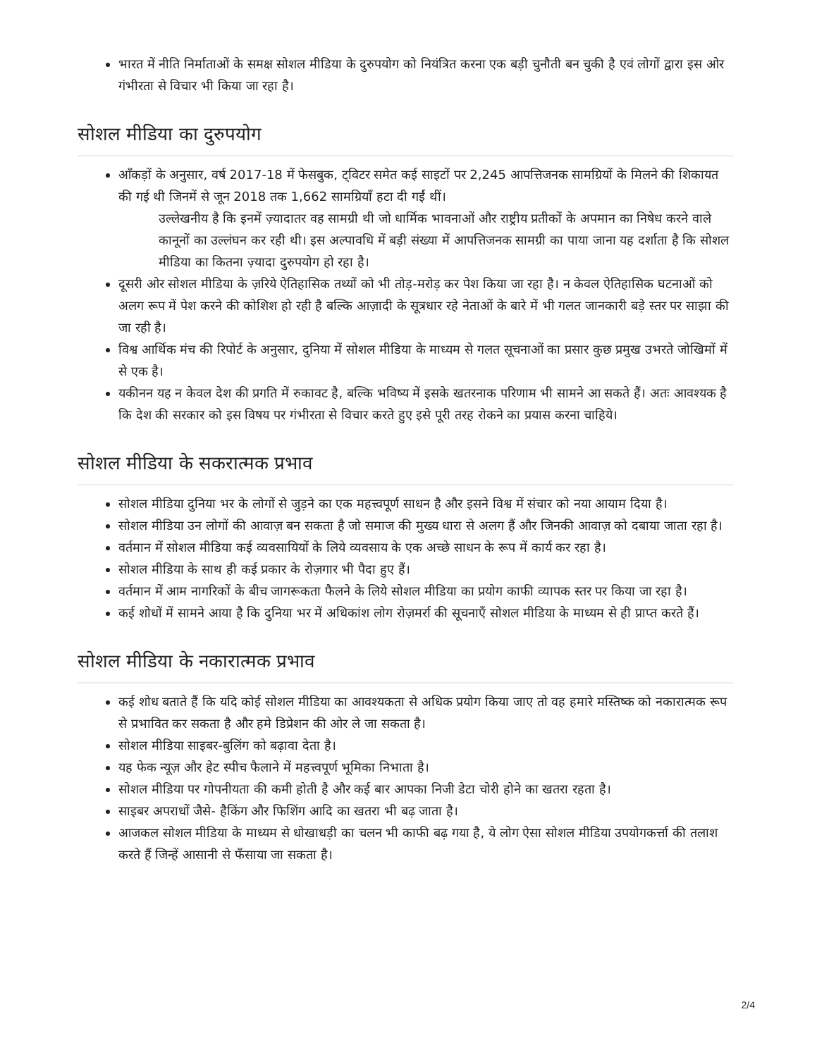भारत में नीति निर्माताओं के समक्ष सोशल मीडिया के दुरुपयोग को नियंत्रित करना एक बड़ी चुनौती बन चुकी है एवं लोगों द्वारा इस ओर गंभीरता से विचार भी किया जा रहा है।
सोशल मीडिया का दुरुपयोग
आँकड़ों के अनुसार, वर्ष 2017-18 में फेसबुक, ट्विटर समेत कई साइटों पर 2,245 आपत्तिजनक सामग्रियों के मिलने की शिकायत की गई थी जिनमें से जून 2018 तक 1,662 सामग्रियाँ हटा दी गईं थीं।
उल्लेखनीय है कि इनमें ज़्यादातर वह सामग्री थी जो धार्मिक भावनाओं और राष्ट्रीय प्रतीकों के अपमान का निषेध करने वाले कानूनों का उल्लंघन कर रही थी। इस अल्पावधि में बड़ी संख्या में आपत्तिजनक सामग्री का पाया जाना यह दर्शाता है कि सोशल मीडिया का कितना ज़्यादा दुरुपयोग हो रहा है।
दूसरी ओर सोशल मीडिया के ज़रिये ऐतिहासिक तथ्यों को भी तोड़-मरोड़ कर पेश किया जा रहा है। न केवल ऐतिहासिक घटनाओं को अलग रूप में पेश करने की कोशिश हो रही है बल्कि आज़ादी के सूत्रधार रहे नेताओं के बारे में भी गलत जानकारी बड़े स्तर पर साझा की जा रही है।
विश्व आर्थिक मंच की रिपोर्ट के अनुसार, दुनिया में सोशल मीडिया के माध्यम से गलत सूचनाओं का प्रसार कुछ प्रमुख उभरते जोखिमों में से एक है।
यकीनन यह न केवल देश की प्रगति में रुकावट है, बल्कि भविष्य में इसके खतरनाक परिणाम भी सामने आ सकते हैं। अतः आवश्यक है कि देश की सरकार को इस विषय पर गंभीरता से विचार करते हुए इसे पूरी तरह रोकने का प्रयास करना चाहिये।
सोशल मीडिया के सकरात्मक प्रभाव
सोशल मीडिया दुनिया भर के लोगों से जुड़ने का एक महत्त्वपूर्ण साधन है और इसने विश्व में संचार को नया आयाम दिया है।
सोशल मीडिया उन लोगों की आवाज़ बन सकता है जो समाज की मुख्य धारा से अलग हैं और जिनकी आवाज़ को दबाया जाता रहा है।
वर्तमान में सोशल मीडिया कई व्यवसायियों के लिये व्यवसाय के एक अच्छे साधन के रूप में कार्य कर रहा है।
सोशल मीडिया के साथ ही कई प्रकार के रोज़गार भी पैदा हुए हैं।
वर्तमान में आम नागरिकों के बीच जागरूकता फैलने के लिये सोशल मीडिया का प्रयोग काफी व्यापक स्तर पर किया जा रहा है।
कई शोधों में सामने आया है कि दुनिया भर में अधिकांश लोग रोज़मर्रा की सूचनाएँ सोशल मीडिया के माध्यम से ही प्राप्त करते हैं।
सोशल मीडिया के नकारात्मक प्रभाव
कई शोध बताते हैं कि यदि कोई सोशल मीडिया का आवश्यकता से अधिक प्रयोग किया जाए तो वह हमारे मस्तिष्क को नकारात्मक रूप से प्रभावित कर सकता है और हमे डिप्रेशन की ओर ले जा सकता है।
सोशल मीडिया साइबर-बुलिंग को बढ़ावा देता है।
यह फेक न्यूज़ और हेट स्पीच फैलाने में महत्त्वपूर्ण भूमिका निभाता है।
सोशल मीडिया पर गोपनीयता की कमी होती है और कई बार आपका निजी डेटा चोरी होने का खतरा रहता है।
साइबर अपराधों जैसे- हैकिंग और फिशिंग आदि का खतरा भी बढ़ जाता है।
आजकल सोशल मीडिया के माध्यम से धोखाधड़ी का चलन भी काफी बढ़ गया है, ये लोग ऐसा सोशल मीडिया उपयोगकर्त्ता की तलाश करते हैं जिन्हें आसानी से फँसाया जा सकता है।
2/4